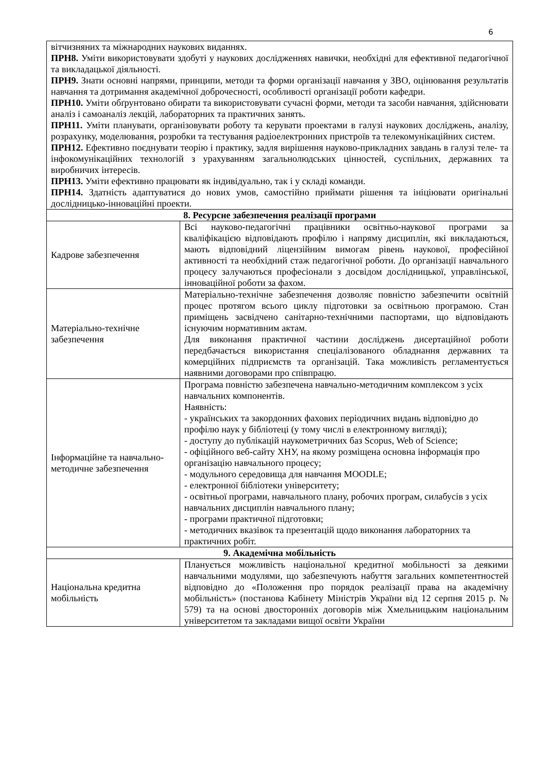6
| вітчизняних та міжнародних наукових виданнях. ПРН8. Уміти використовувати здобуті у наукових дослідженнях навички, необхідні для ефективної педагогічної та викладацької діяльності. ПРН9. Знати основні напрями, принципи, методи та форми організації навчання у ЗВО, оцінювання результатів навчання та дотримання академічної доброчесності, особливості організації роботи кафедри. ПРН10. Уміти обґрунтовано обирати та використовувати сучасні форми, методи та засоби навчання, здійснювати аналіз і самоаналіз лекцій, лабораторних та практичних занять. ПРН11. Уміти планувати, організовувати роботу та керувати проектами в галузі наукових досліджень, аналізу, розрахунку, моделювання, розробки та тестування радіоелектронних пристроїв та телекомунікаційних систем. ПРН12. Ефективно поєднувати теорію і практику, задля вирішення науково-прикладних завдань в галузі теле- та інфокомунікаційних технологій з урахуванням загальнолюдських цінностей, суспільних, державних та виробничих інтересів. ПРН13. Уміти ефективно працювати як індивідуально, так і у складі команди. ПРН14. Здатність адаптуватися до нових умов, самостійно приймати рішення та ініціювати оригінальні дослідницько-інноваційні проекти. | |
| 8. Ресурсне забезпечення реалізації програми | |
| Кадрове забезпечення | Всі науково-педагогічні працівники освітньо-наукової програми за кваліфікацією відповідають профілю і напряму дисциплін, які викладаються, мають відповідний ліцензійним вимогам рівень наукової, професійної активності та необхідний стаж педагогічної роботи. До організації навчального процесу залучаються професіонали з досвідом дослідницької, управлінської, інноваційної роботи за фахом. |
| Матеріально-технічне забезпечення | Матеріально-технічне забезпечення дозволяє повністю забезпечити освітній процес протягом всього циклу підготовки за освітньою програмою. Стан приміщень засвідчено санітарно-технічними паспортами, що відповідають існуючим нормативним актам. Для виконання практичної частини досліджень дисертаційної роботи передбачається використання спеціалізованого обладнання державних та комерційних підприємств та організацій. Така можливість регламентується наявними договорами про співпрацю. |
| Інформаційне та навчально-методичне забезпечення | Програма повністю забезпечена навчально-методичним комплексом з усіх навчальних компонентів. Наявність: - українських та закордонних фахових періодичних видань відповідно до профілю наук у бібліотеці (у тому числі в електронному вигляді); - доступу до публікацій наукометричних баз Scopus, Web of Science; - офіційного веб-сайту ХНУ, на якому розміщена основна інформація про організацію навчального процесу; - модульного середовища для навчання MOODLE; - електронної бібліотеки університету; - освітньої програми, навчального плану, робочих програм, силабусів з усіх навчальних дисциплін навчального плану; - програми практичної підготовки; - методичних вказівок та презентацій щодо виконання лабораторних та практичних робіт. |
| 9. Академічна мобільність | |
| Національна кредитна мобільність | Планується можливість національної кредитної мобільності за деякими навчальними модулями, що забезпечують набуття загальних компетентностей відповідно до «Положення про порядок реалізації права на академічну мобільність» (постанова Кабінету Міністрів України від 12 серпня 2015 р. № 579) та на основі двосторонніх договорів між Хмельницьким національним університетом та закладами вищої освіти України |